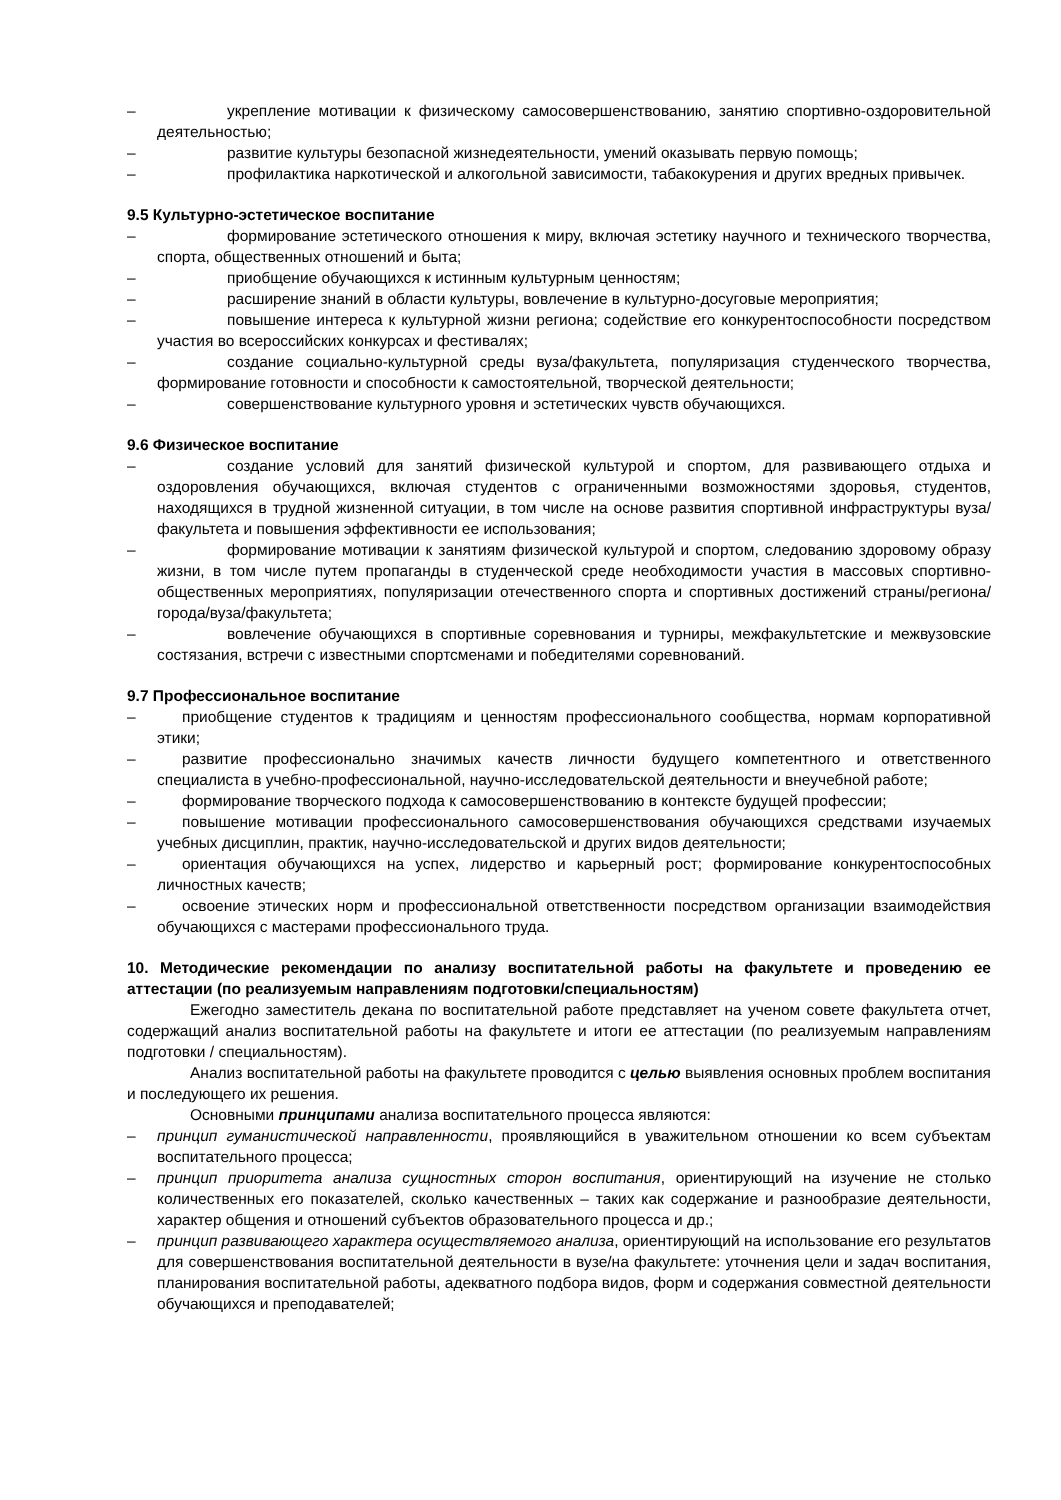– укрепление мотивации к физическому самосовершенствованию, занятию спортивно-оздоровительной деятельностью;
– развитие культуры безопасной жизнедеятельности, умений оказывать первую помощь;
– профилактика наркотической и алкогольной зависимости, табакокурения и других вредных привычек.
9.5 Культурно-эстетическое воспитание
– формирование эстетического отношения к миру, включая эстетику научного и технического творчества, спорта, общественных отношений и быта;
– приобщение обучающихся к истинным культурным ценностям;
– расширение знаний в области культуры, вовлечение в культурно-досуговые мероприятия;
– повышение интереса к культурной жизни региона; содействие его конкурентоспособности посредством участия во всероссийских конкурсах и фестивалях;
– создание социально-культурной среды вуза/факультета, популяризация студенческого творчества, формирование готовности и способности к самостоятельной, творческой деятельности;
– совершенствование культурного уровня и эстетических чувств обучающихся.
9.6 Физическое воспитание
– создание условий для занятий физической культурой и спортом, для развивающего отдыха и оздоровления обучающихся, включая студентов с ограниченными возможностями здоровья, студентов, находящихся в трудной жизненной ситуации, в том числе на основе развития спортивной инфраструктуры вуза/факультета и повышения эффективности ее использования;
– формирование мотивации к занятиям физической культурой и спортом, следованию здоровому образу жизни, в том числе путем пропаганды в студенческой среде необходимости участия в массовых спортивно-общественных мероприятиях, популяризации отечественного спорта и спортивных достижений страны/региона/города/вуза/факультета;
– вовлечение обучающихся в спортивные соревнования и турниры, межфакультетские и межвузовские состязания, встречи с известными спортсменами и победителями соревнований.
9.7 Профессиональное воспитание
– приобщение студентов к традициям и ценностям профессионального сообщества, нормам корпоративной этики;
– развитие профессионально значимых качеств личности будущего компетентного и ответственного специалиста в учебно-профессиональной, научно-исследовательской деятельности и внеучебной работе;
– формирование творческого подхода к самосовершенствованию в контексте будущей профессии;
– повышение мотивации профессионального самосовершенствования обучающихся средствами изучаемых учебных дисциплин, практик, научно-исследовательской и других видов деятельности;
– ориентация обучающихся на успех, лидерство и карьерный рост; формирование конкурентоспособных личностных качеств;
– освоение этических норм и профессиональной ответственности посредством организации взаимодействия обучающихся с мастерами профессионального труда.
10. Методические рекомендации по анализу воспитательной работы на факультете и проведению ее аттестации (по реализуемым направлениям подготовки/специальностям)
Ежегодно заместитель декана по воспитательной работе представляет на ученом совете факультета отчет, содержащий анализ воспитательной работы на факультете и итоги ее аттестации (по реализуемым направлениям подготовки / специальностям).
Анализ воспитательной работы на факультете проводится с целью выявления основных проблем воспитания и последующего их решения.
Основными принципами анализа воспитательного процесса являются:
– принцип гуманистической направленности, проявляющийся в уважительном отношении ко всем субъектам воспитательного процесса;
– принцип приоритета анализа сущностных сторон воспитания, ориентирующий на изучение не столько количественных его показателей, сколько качественных – таких как содержание и разнообразие деятельности, характер общения и отношений субъектов образовательного процесса и др.;
– принцип развивающего характера осуществляемого анализа, ориентирующий на использование его результатов для совершенствования воспитательной деятельности в вузе/на факультете: уточнения цели и задач воспитания, планирования воспитательной работы, адекватного подбора видов, форм и содержания совместной деятельности обучающихся и преподавателей;